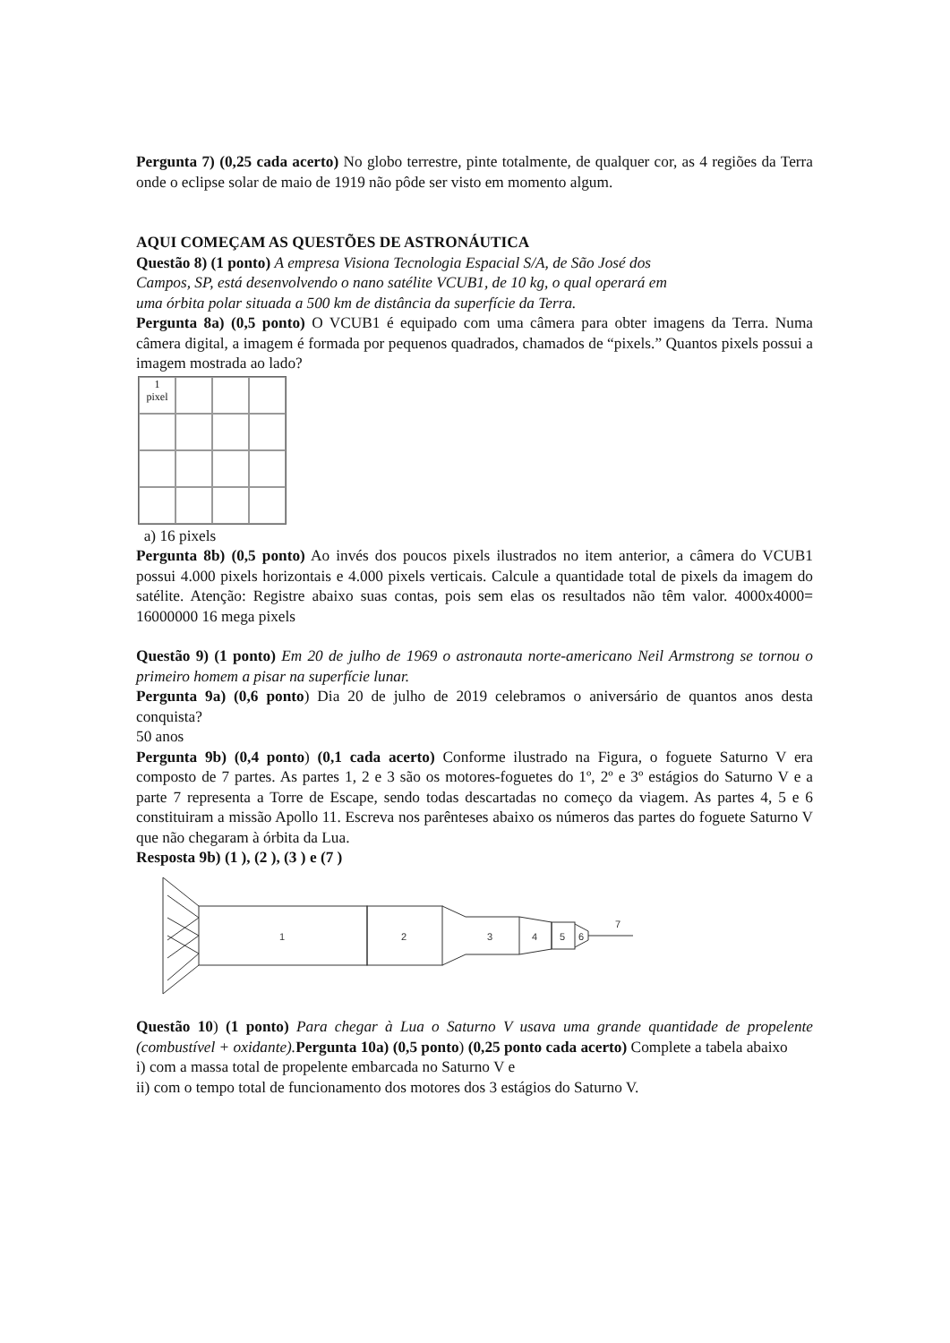Pergunta 7) (0,25 cada acerto) No globo terrestre, pinte totalmente, de qualquer cor, as 4 regiões da Terra onde o eclipse solar de maio de 1919 não pôde ser visto em momento algum.
AQUI COMEÇAM AS QUESTÕES DE ASTRONÁUTICA
Questão 8) (1 ponto) A empresa Visiona Tecnologia Espacial S/A, de São José dos
Campos, SP, está desenvolvendo o nano satélite VCUB1, de 10 kg, o qual operará em
uma órbita polar situada a 500 km de distância da superfície da Terra.
Pergunta 8a) (0,5 ponto) O VCUB1 é equipado com uma câmera para obter imagens da Terra. Numa câmera digital, a imagem é formada por pequenos quadrados, chamados de “pixels.” Quantos pixels possui a imagem mostrada ao lado?
1
pixel
a) 16 pixels
Pergunta 8b) (0,5 ponto) Ao invés dos poucos pixels ilustrados no item anterior, a câmera do VCUB1 possui 4.000 pixels horizontais e 4.000 pixels verticais. Calcule a quantidade total de pixels da imagem do satélite. Atenção: Registre abaixo suas contas, pois sem elas os resultados não têm valor. 4000x4000= 16000000 16 mega pixels
Questão 9) (1 ponto) Em 20 de julho de 1969 o astronauta norte-americano Neil Armstrong se tornou o primeiro homem a pisar na superfície lunar.
Pergunta 9a) (0,6 ponto) Dia 20 de julho de 2019 celebramos o aniversário de quantos anos desta conquista?
50 anos
Pergunta 9b) (0,4 ponto) (0,1 cada acerto) Conforme ilustrado na Figura, o foguete Saturno V era composto de 7 partes. As partes 1, 2 e 3 são os motores-foguetes do 1º, 2º e 3º estágios do Saturno V e a parte 7 representa a Torre de Escape, sendo todas descartadas no começo da viagem. As partes 4, 5 e 6 constituiram a missão Apollo 11. Escreva nos parênteses abaixo os números das partes do foguete Saturno V que não chegaram à órbita da Lua.
Resposta 9b) (1 ), (2 ), (3 ) e (7 )
1
2
3
4
5
6
7
Questão 10) (1 ponto) Para chegar à Lua o Saturno V usava uma grande quantidade de propelente (combustível + oxidante). Pergunta 10a) (0,5 ponto) (0,25 ponto cada acerto) Complete a tabela abaixo
i) com a massa total de propelente embarcada no Saturno V e
ii) com o tempo total de funcionamento dos motores dos 3 estágios do Saturno V.